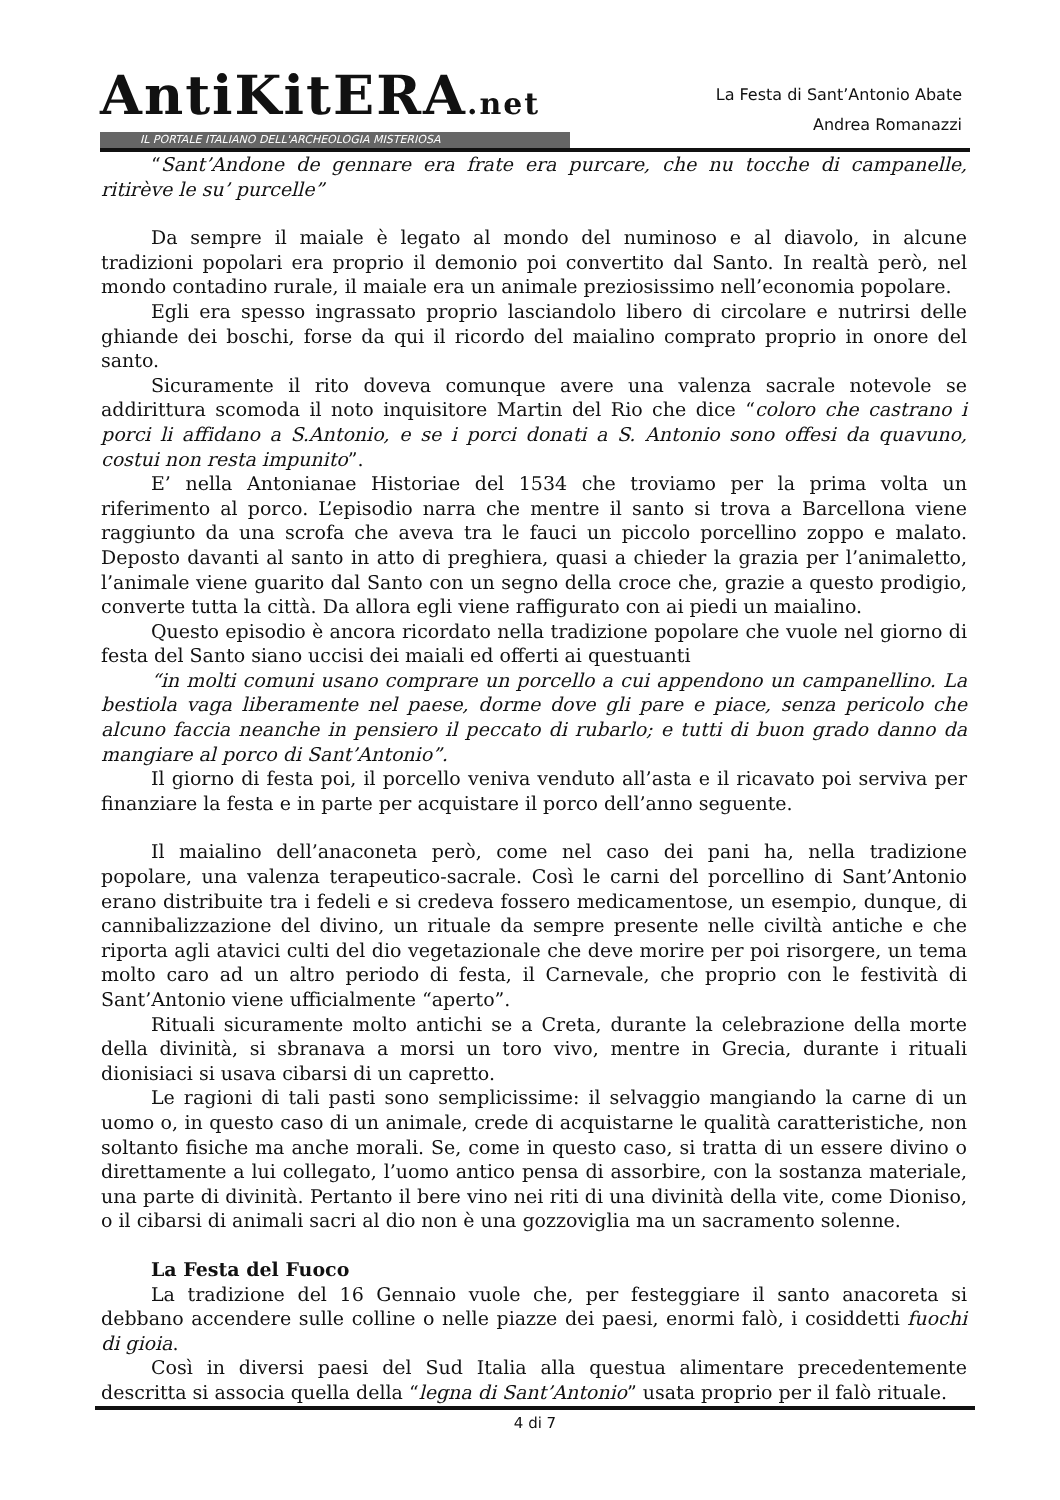AntiKitERA.net
IL PORTALE ITALIANO DELL'ARCHEOLOGIA MISTERIOSA
La Festa di Sant’Antonio Abate
Andrea Romanazzi
“Sant’Andone de gennare era frate era purcare, che nu tocche di campanelle, ritirève le su’ purcelle”
Da sempre il maiale è legato al mondo del numinoso e al diavolo, in alcune tradizioni popolari era proprio il demonio poi convertito dal Santo. In realtà però, nel mondo contadino rurale, il maiale era un animale preziosissimo nell’economia popolare.
Egli era spesso ingrassato proprio lasciandolo libero di circolare e nutrirsi delle ghiande dei boschi, forse da qui il ricordo del maialino comprato proprio in onore del santo.
Sicuramente il rito doveva comunque avere una valenza sacrale notevole se addirittura scomoda il noto inquisitore Martin del Rio che dice “coloro che castrano i porci li affidano a S.Antonio, e se i porci donati a S. Antonio sono offesi da quavuno, costui non resta impunito”.
E’ nella Antonianae Historiae del 1534 che troviamo per la prima volta un riferimento al porco. L’episodio narra che mentre il santo si trova a Barcellona viene raggiunto da una scrofa che aveva tra le fauci un piccolo porcellino zoppo e malato. Deposto davanti al santo in atto di preghiera, quasi a chieder la grazia per l’animaletto, l’animale viene guarito dal Santo con un segno della croce che, grazie a questo prodigio, converte tutta la città. Da allora egli viene raffigurato con ai piedi un maialino.
Questo episodio è ancora ricordato nella tradizione popolare che vuole nel giorno di festa del Santo siano uccisi dei maiali ed offerti ai questuanti
“in molti comuni usano comprare un porcello a cui appendono un campanellino. La bestiola vaga liberamente nel paese, dorme dove gli pare e piace, senza pericolo che alcuno faccia neanche in pensiero il peccato di rubarlo; e tutti di buon grado danno da mangiare al porco di Sant’Antonio”.
Il giorno di festa poi, il porcello veniva venduto all’asta e il ricavato poi serviva per finanziare la festa e in parte per acquistare il porco dell’anno seguente.
Il maialino dell’anaconeta però, come nel caso dei pani ha, nella tradizione popolare, una valenza terapeutico-sacrale. Così le carni del porcellino di Sant’Antonio erano distribuite tra i fedeli e si credeva fossero medicamentose, un esempio, dunque, di cannibalizzazione del divino, un rituale da sempre presente nelle civiltà antiche e che riporta agli atavici culti del dio vegetazionale che deve morire per poi risorgere, un tema molto caro ad un altro periodo di festa, il Carnevale, che proprio con le festività di Sant’Antonio viene ufficialmente “aperto”.
Rituali sicuramente molto antichi se a Creta, durante la celebrazione della morte della divinità, si sbranava a morsi un toro vivo, mentre in Grecia, durante i rituali dionisiaci si usava cibarsi di un capretto.
Le ragioni di tali pasti sono semplicissime: il selvaggio mangiando la carne di un uomo o, in questo caso di un animale, crede di acquistarne le qualità caratteristiche, non soltanto fisiche ma anche morali. Se, come in questo caso, si tratta di un essere divino o direttamente a lui collegato, l’uomo antico pensa di assorbire, con la sostanza materiale, una parte di divinità. Pertanto il bere vino nei riti di una divinità della vite, come Dioniso, o il cibarsi di animali sacri al dio non è una gozzoviglia ma un sacramento solenne.
La Festa del Fuoco
La tradizione del 16 Gennaio vuole che, per festeggiare il santo anacoreta si debbano accendere sulle colline o nelle piazze dei paesi, enormi falò, i cosiddetti fuochi di gioia.
Così in diversi paesi del Sud Italia alla questua alimentare precedentemente descritta si associa quella della “legna di Sant’Antonio” usata proprio per il falò rituale.
4 di 7